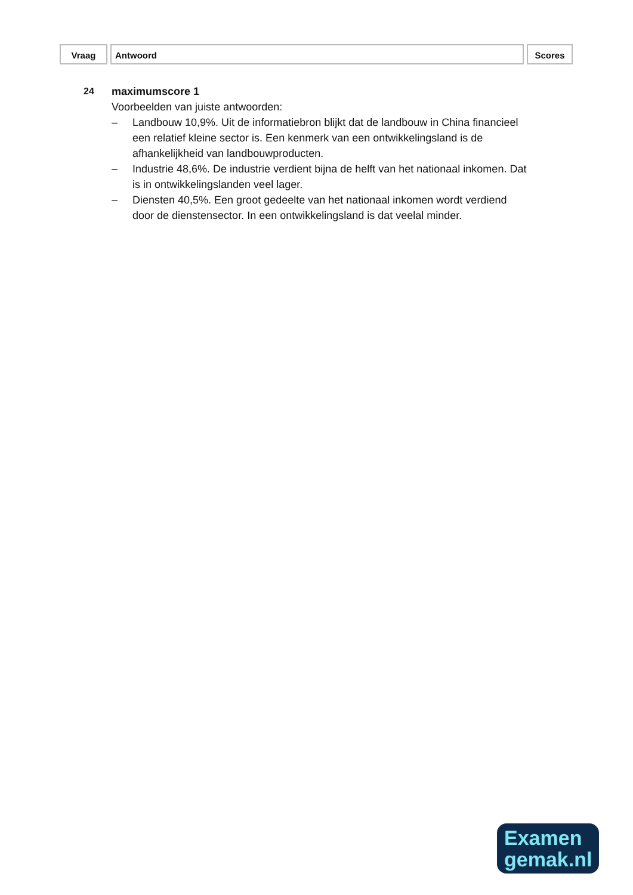Vraag Antwoord Scores
24 maximumscore 1
Voorbeelden van juiste antwoorden:
– Landbouw 10,9%. Uit de informatiebron blijkt dat de landbouw in China financieel een relatief kleine sector is. Een kenmerk van een ontwikkelingsland is de afhankelijkheid van landbouwproducten.
– Industrie 48,6%. De industrie verdient bijna de helft van het nationaal inkomen. Dat is in ontwikkelingslanden veel lager.
– Diensten 40,5%. Een groot gedeelte van het nationaal inkomen wordt verdiend door de dienstensector. In een ontwikkelingsland is dat veelal minder.
Examen
gemak.nl